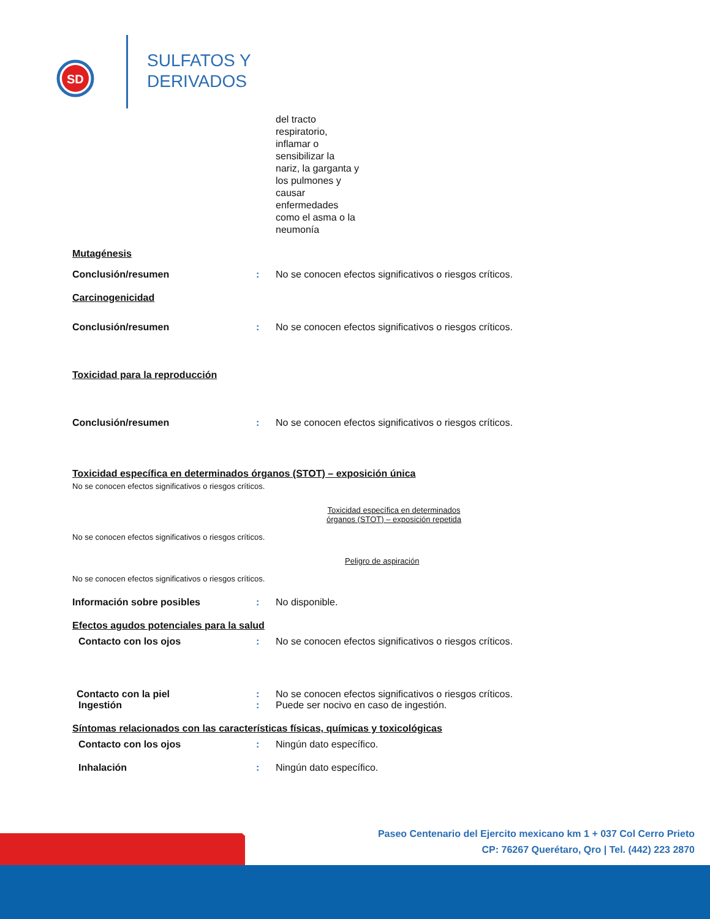SD
SULFATOS Y
DERIVADOS
del tracto
respiratorio,
inflamar o
sensibilizar la
nariz, la garganta y
los pulmones y
causar
enfermedades
como el asma o la
neumonía
Mutagénesis
Conclusión/resumen : No se conocen efectos significativos o riesgos críticos.
Carcinogenicidad
Conclusión/resumen : No se conocen efectos significativos o riesgos críticos.
Toxicidad para la reproducción
Conclusión/resumen : No se conocen efectos significativos o riesgos críticos.
Toxicidad específica en determinados órganos (STOT) – exposición única
No se conocen efectos significativos o riesgos críticos.
Toxicidad específica en determinados órganos (STOT) – exposición repetida
No se conocen efectos significativos o riesgos críticos.
Peligro de aspiración
No se conocen efectos significativos o riesgos críticos.
Información sobre posibles : No disponible.
Efectos agudos potenciales para la salud
Contacto con los ojos : No se conocen efectos significativos o riesgos críticos.
Contacto con la piel : No se conocen efectos significativos o riesgos críticos.
Ingestión : Puede ser nocivo en caso de ingestión.
Síntomas relacionados con las características físicas, químicas y toxicológicas
Contacto con los ojos : Ningún dato específico.
Inhalación : Ningún dato específico.
Paseo Centenario del Ejercito mexicano km 1 + 037 Col Cerro Prieto
CP: 76267 Querétaro, Qro | Tel. (442) 223 2870